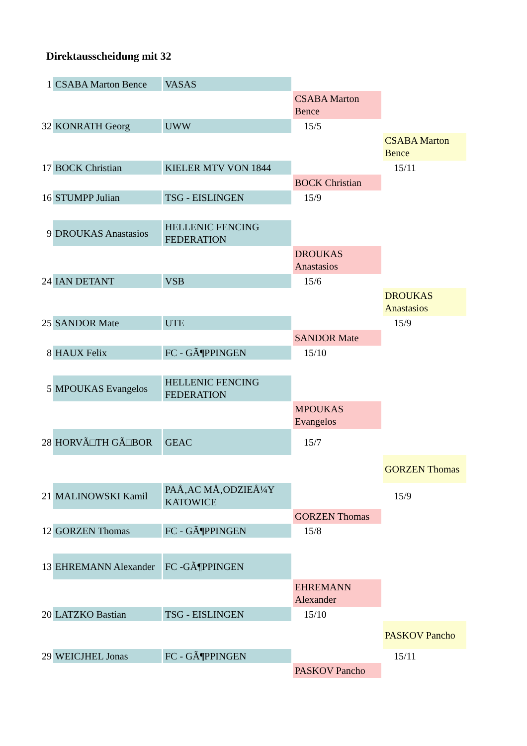Direktausscheidung mit 32
| 1 | CSABA Marton Bence | VASAS | | |
| | | | CSABA Marton Bence | |
| 32 | KONRATH Georg | UWW | 15/5 | |
| | | | | CSABA Marton Bence |
| 17 | BOCK Christian | KIELER MTV VON 1844 | | 15/11 |
| | | | BOCK Christian | |
| 16 | STUMPP Julian | TSG - EISLINGEN | 15/9 | |
| 9 | DROUKAS Anastasios | HELLENIC FENCING FEDERATION | | |
| | | | DROUKAS Anastasios | |
| 24 | IAN DETANT | VSB | 15/6 | |
| | | | | DROUKAS Anastasios |
| 25 | SANDOR Mate | UTE | | 15/9 |
| | | | SANDOR Mate | |
| 8 | HAUX Felix | FC - GÃ¶PPINGEN | 15/10 | |
| 5 | MPOUKAS Evangelos | HELLENIC FENCING FEDERATION | | |
| | | | MPOUKAS Evangelos | |
| 28 | HORVÃ□TH GÃ□BOR | GEAC | 15/7 | |
| | | | | GORZEN Thomas |
| 21 | MALINOWSKI Kamil | PAÅ‚AC MÅ‚ODZIEÅ¼Y KATOWICE | | 15/9 |
| | | | GORZEN Thomas | |
| 12 | GORZEN Thomas | FC - GÃ¶PPINGEN | 15/8 | |
| 13 | EHREMANN Alexander | FC -GÃ¶PPINGEN | | |
| | | | EHREMANN Alexander | |
| 20 | LATZKO Bastian | TSG - EISLINGEN | 15/10 | |
| | | | | PASKOV Pancho |
| 29 | WEICJHEL Jonas | FC - GÃ¶PPINGEN | | 15/11 |
| | | | PASKOV Pancho | |